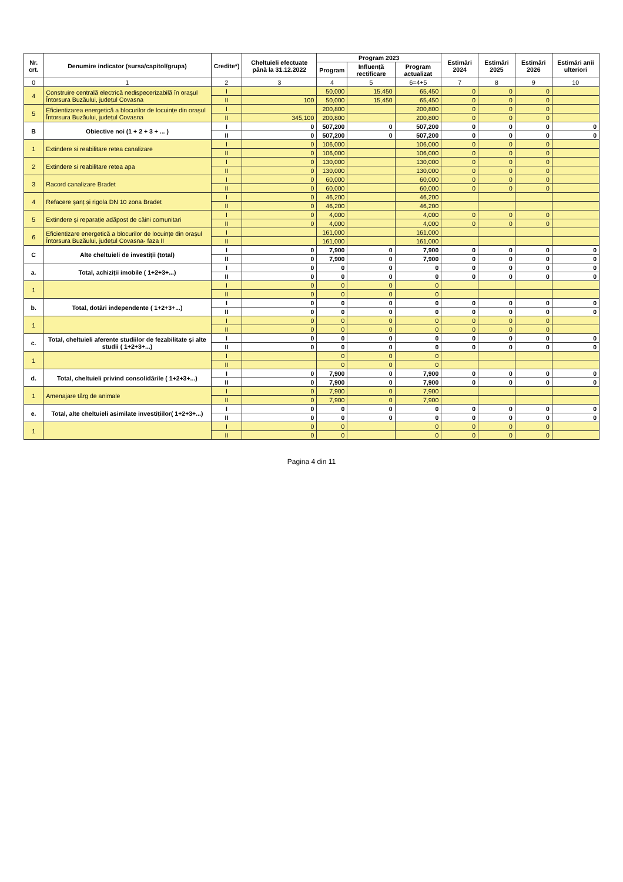| Nr. crt. | Denumire indicator (sursa/capitol/grupa) | Credite*) | Cheltuieli efectuate până la 31.12.2022 | Program 2023 | | | Estimări 2024 | Estimări 2025 | Estimări 2026 | Estimări anii ulteriori |
| --- | --- | --- | --- | --- | --- | --- | --- | --- | --- | --- |
| | | | | Program | Influență rectificare | Program actualizat | | | | |
| 0 | 1 | 2 | 3 | 4 | 5 | 6=4+5 | 7 | 8 | 9 | 10 |
| 4 | Construire centrală electrică nedispecerizabilă în orașul Întorsura Buzăului, județul Covasna | I | | 50,000 | 15,450 | 65,450 | 0 | 0 | 0 | |
| | | II | 100 | 50,000 | 15,450 | 65,450 | 0 | 0 | 0 | |
| 5 | Eficientizarea energetică a blocurilor de locuințe din orașul Întorsura Buzăului, județul Covasna | I | | 200,800 | | 200,800 | 0 | 0 | 0 | |
| | | II | 345,100 | 200,800 | | 200,800 | 0 | 0 | 0 | |
| B | Obiective noi (1 + 2 + 3 + ... ) | I | 0 | 507,200 | 0 | 507,200 | 0 | 0 | 0 | 0 |
| | | II | 0 | 507,200 | 0 | 507,200 | 0 | 0 | 0 | 0 |
| 1 | Extindere si reabilitare retea canalizare | I | 0 | 106,000 | | 106,000 | 0 | 0 | 0 | |
| | | II | 0 | 106,000 | | 106,000 | 0 | 0 | 0 | |
| 2 | Extindere si reabilitare retea apa | I | 0 | 130,000 | | 130,000 | 0 | 0 | 0 | |
| | | II | 0 | 130,000 | | 130,000 | 0 | 0 | 0 | |
| 3 | Racord canalizare Bradet | I | 0 | 60,000 | | 60,000 | 0 | 0 | 0 | |
| | | II | 0 | 60,000 | | 60,000 | 0 | 0 | 0 | |
| 4 | Refacere șanț și rigola DN 10 zona Bradet | I | 0 | 46,200 | | 46,200 | | | | |
| | | II | 0 | 46,200 | | 46,200 | | | | |
| 5 | Extindere și reparație adăpost de câini comunitari | I | 0 | 4,000 | | 4,000 | 0 | 0 | 0 | |
| | | II | 0 | 4,000 | | 4,000 | 0 | 0 | 0 | |
| 6 | Eficientizare energetică a blocurilor de locuințe din orașul Întorsura Buzăului, județul Covasna- faza II | I | | 161,000 | | 161,000 | | | | |
| | | II | | 161,000 | | 161,000 | | | | |
| C | Alte cheltuieli de investiții (total) | I | 0 | 7,900 | 0 | 7,900 | 0 | 0 | 0 | 0 |
| | | II | 0 | 7,900 | 0 | 7,900 | 0 | 0 | 0 | 0 |
| a. | Total, achiziții imobile ( 1+2+3+...) | I | 0 | 0 | 0 | 0 | 0 | 0 | 0 | 0 |
| | | II | 0 | 0 | 0 | 0 | 0 | 0 | 0 | 0 |
| 1 | | I | 0 | 0 | 0 | 0 | | | | |
| | | II | 0 | 0 | 0 | 0 | | | | |
| b. | Total, dotări independente ( 1+2+3+...) | I | 0 | 0 | 0 | 0 | 0 | 0 | 0 | 0 |
| | | II | 0 | 0 | 0 | 0 | 0 | 0 | 0 | 0 |
| 1 | | I | 0 | 0 | 0 | 0 | 0 | 0 | 0 | |
| | | II | 0 | 0 | 0 | 0 | 0 | 0 | 0 | |
| c. | Total, cheltuieli aferente studiilor de fezabilitate și alte studii ( 1+2+3+...) | I | 0 | 0 | 0 | 0 | 0 | 0 | 0 | 0 |
| | | II | 0 | 0 | 0 | 0 | 0 | 0 | 0 | 0 |
| 1 | | I | | 0 | 0 | 0 | | | | |
| | | II | | 0 | 0 | 0 | | | | |
| d. | Total, cheltuieli privind consolidările ( 1+2+3+...) | I | 0 | 7,900 | 0 | 7,900 | 0 | 0 | 0 | 0 |
| | | II | 0 | 7,900 | 0 | 7,900 | 0 | 0 | 0 | 0 |
| 1 | Amenajare târg de animale | I | 0 | 7,900 | 0 | 7,900 | | | | |
| | | II | 0 | 7,900 | 0 | 7,900 | | | | |
| e. | Total, alte cheltuieli asimilate investițiilor( 1+2+3+...) | I | 0 | 0 | 0 | 0 | 0 | 0 | 0 | 0 |
| | | II | 0 | 0 | 0 | 0 | 0 | 0 | 0 | 0 |
| 1 | | I | 0 | 0 | | 0 | 0 | 0 | 0 | |
| | | II | 0 | 0 | | 0 | 0 | 0 | 0 | |
Pagina 4 din 11